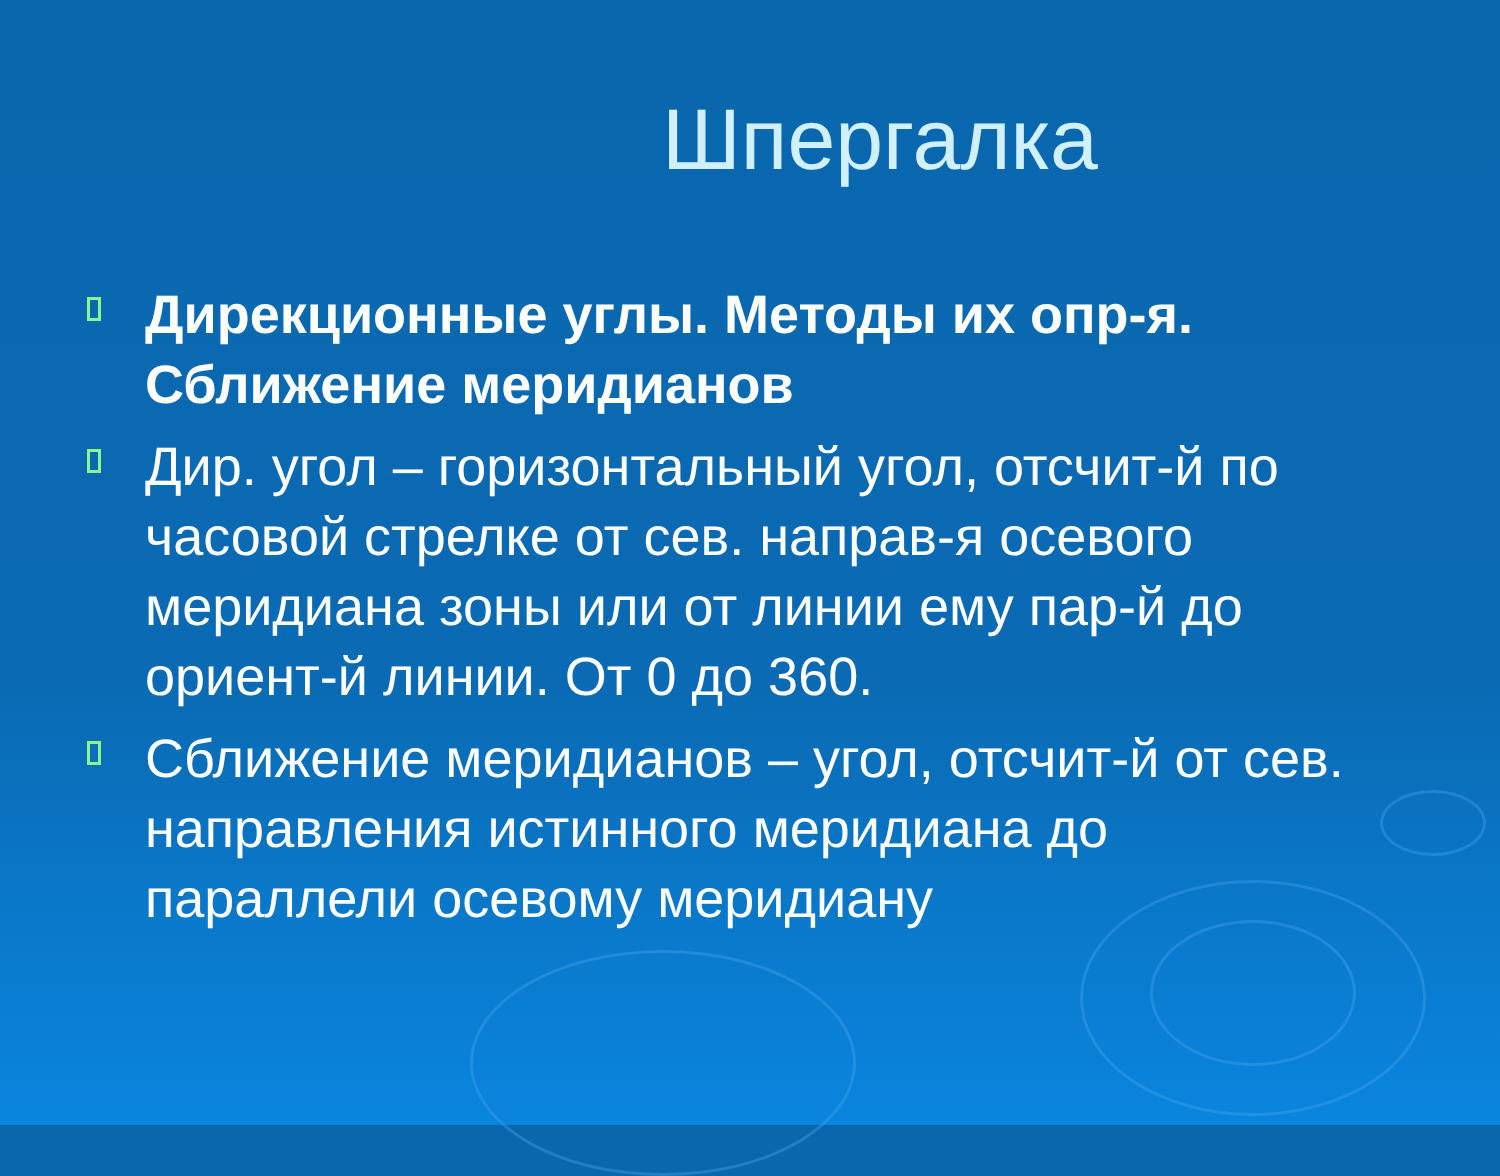Шпергалка
Дирекционные углы. Методы их опр-я. Сближение меридианов
Дир. угол – горизонтальный угол, отсчит-й по часовой стрелке от сев. направ-я осевого меридиана зоны или от линии ему пар-й до ориент-й линии. От 0 до 360.
Сближение меридианов – угол, отсчит-й от сев. направления истинного меридиана до параллели осевому меридиану